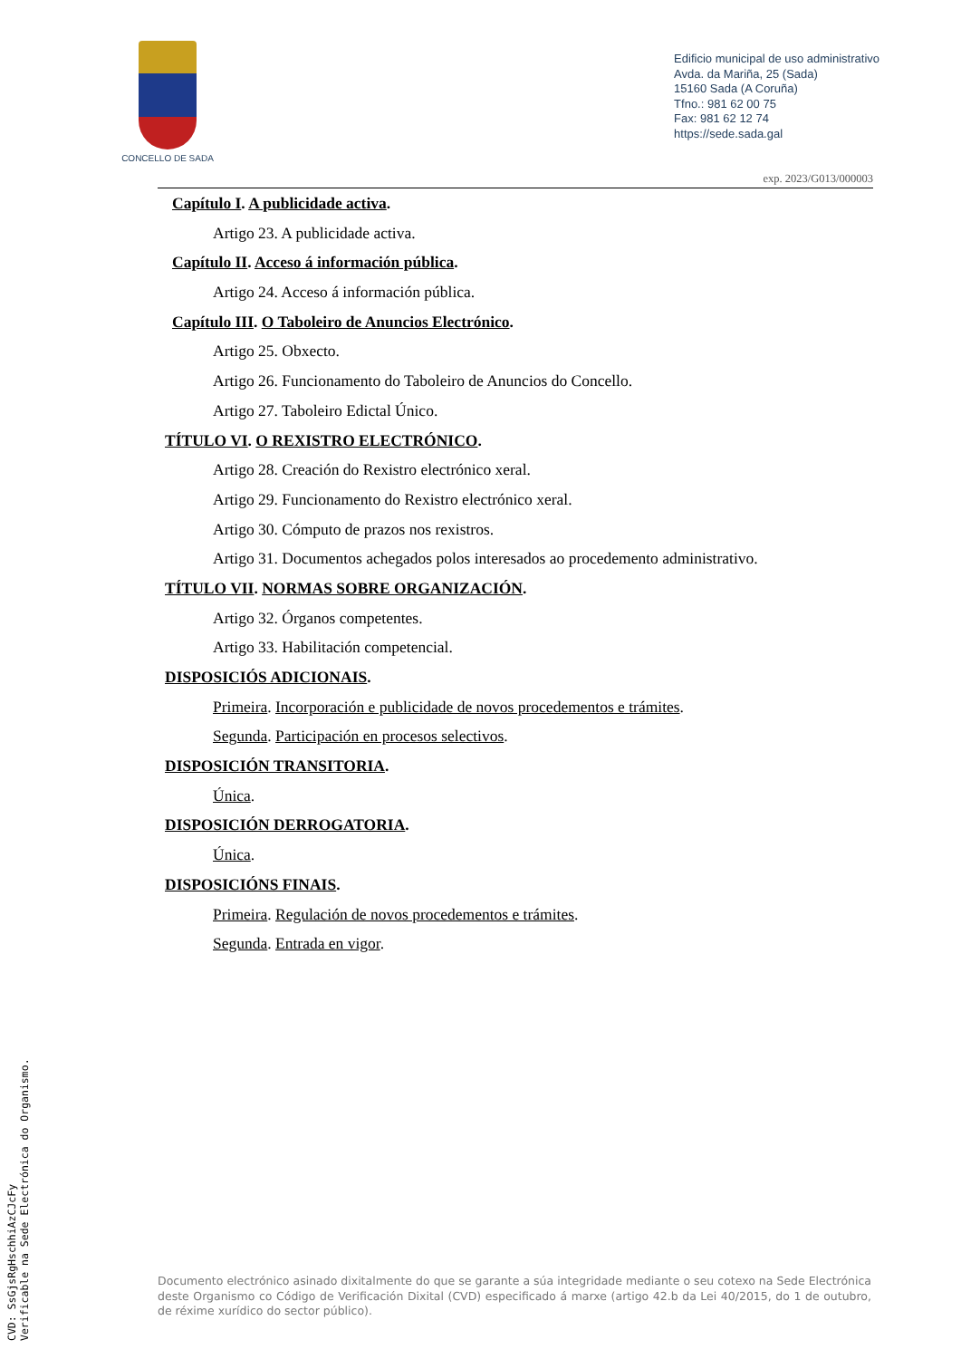CONCELLO DE SADA
Edificio municipal de uso administrativo
Avda. da Mariña, 25 (Sada)
15160 Sada (A Coruña)
Tfno.: 981 62 00 75
Fax: 981 62 12 74
https://sede.sada.gal
exp. 2023/G013/000003
Capítulo I. A publicidade activa.
Artigo 23. A publicidade activa.
Capítulo II. Acceso á información pública.
Artigo 24. Acceso á información pública.
Capítulo III. O Taboleiro de Anuncios Electrónico.
Artigo 25. Obxecto.
Artigo 26. Funcionamento do Taboleiro de Anuncios do Concello.
Artigo 27. Taboleiro Edictal Único.
TÍTULO VI. O REXISTRO ELECTRÓNICO.
Artigo 28. Creación do Rexistro electrónico xeral.
Artigo 29. Funcionamento do Rexistro electrónico xeral.
Artigo 30. Cómputo de prazos nos rexistros.
Artigo 31. Documentos achegados polos interesados ao procedemento administrativo.
TÍTULO VII. NORMAS SOBRE ORGANIZACIÓN.
Artigo 32. Órganos competentes.
Artigo 33. Habilitación competencial.
DISPOSICIÓS ADICIONAIS.
Primeira. Incorporación e publicidade de novos procedementos e trámites.
Segunda. Participación en procesos selectivos.
DISPOSICIÓN TRANSITORIA.
Única.
DISPOSICIÓN DERROGATORIA.
Única.
DISPOSICIÓNS FINAIS.
Primeira. Regulación de novos procedementos e trámites.
Segunda. Entrada en vigor.
Documento electrónico asinado dixitalmente do que se garante a súa integridade mediante o seu cotexo na Sede Electrónica deste Organismo co Código de Verificación Dixital (CVD) especificado á marxe (artigo 42.b da Lei 40/2015, do 1 de outubro, de réxime xurídico do sector público).
CVD: SsGjsRgHschhiAzCJcFy
Verificable na Sede Electrónica do Organismo.